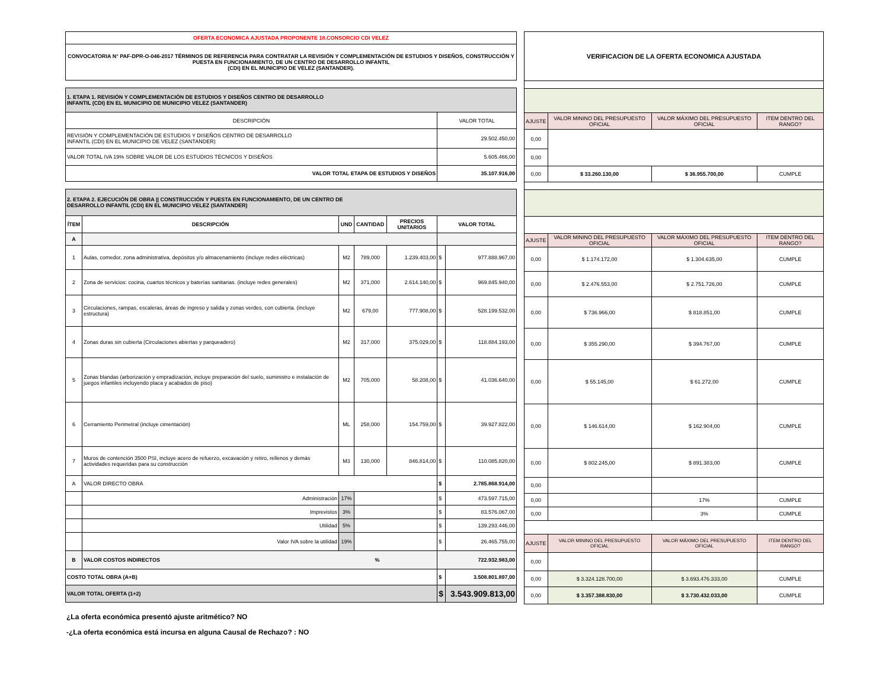| OFERTA ECONOMICA AJUSTADA PROPONENTE 18.CONSORCIO CDI VELEZ | | | | | | |
| CONVOCATORIA N° PAF-DPR-O-046-2017 TÉRMINOS DE REFERENCIA PARA CONTRATAR LA REVISIÓN Y COMPLEMENTACIÓN DE ESTUDIOS Y DISEÑOS, CONSTRUCCIÓN Y PUESTA EN FUNCIONAMIENTO, DE UN CENTRO DE DESARROLLO INFANTIL (CDI) EN EL MUNICIPIO DE VELEZ (SANTANDER). | | | | | | |
| 1. ETAPA 1. REVISIÓN Y COMPLEMENTACIÓN DE ESTUDIOS Y DISEÑOS CENTRO DE DESARROLLO INFANTIL (CDI) EN EL MUNICIPIO DE MUNICIPIO VELEZ (SANTANDER) | | | | | | |
| DESCRIPCIÓN | | | | | VALOR TOTAL | |
| REVISIÓN Y COMPLEMENTACIÓN DE ESTUDIOS Y DISEÑOS CENTRO DE DESARROLLO INFANTIL (CDI) EN EL MUNICIPIO DE VELEZ (SANTANDER) | | | | | 29.502.450,00 | |
| VALOR TOTAL IVA 19% SOBRE VALOR DE LOS ESTUDIOS TÉCNICOS Y DISEÑOS | | | | | 5.605.466,00 | |
| VALOR TOTAL ETAPA DE ESTUDIOS Y DISEÑOS | | | | | 35.107.916,00 | |
| 2. ETAPA 2. EJECUCIÓN DE OBRA // CONSTRUCCIÓN Y PUESTA EN FUNCIONAMIENTO, DE UN CENTRO DE DESARROLLO INFANTIL (CDI) EN EL MUNICIPIO VELEZ (SANTANDER) | | | | | | |
| ÍTEM | DESCRIPCIÓN | UND | CANTIDAD | PRECIOS UNITARIOS | VALOR TOTAL | |
| A | | | | | | |
| 1 | Aulas, comedor, zona administrativa, depósitos y/o almacenamiento (incluye redes eléctricas) | M2 | 789,000 | 1.239.403,00 | $ | 977.888.967,00 |
| 2 | Zona de servicios: cocina, cuartos técnicos y baterías sanitarias. (incluye redes generales) | M2 | 371,000 | 2.614.140,00 | $ | 969.845.940,00 |
| 3 | Circulaciones, rampas, escaleras, áreas de ingreso y salida y zonas verdes, con cubierta. (incluye estructura) | M2 | 679,00 | 777.908,00 | $ | 528.199.532,00 |
| 4 | Zonas duras sin cubierta (Circulaciones abiertas y parqueadero) | M2 | 317,000 | 375.029,00 | $ | 118.884.193,00 |
| 5 | Zonas blandas (arborización y empradización, incluye preparación del suelo, suministro e instalación de juegos infantiles incluyendo placa y acabados de piso) | M2 | 705,000 | 58.208,00 | $ | 41.036.640,00 |
| 6 | Cerramiento Perimetral (incluye cimentación) | ML | 258,000 | 154.759,00 | $ | 39.927.822,00 |
| 7 | Muros de contención 3500 PSI, incluye acero de refuerzo, excavación y retiro, rellenos y demás actividades requeridas para su construcción | M3 | 130,000 | 846.814,00 | $ | 110.085.820,00 |
| A | VALOR DIRECTO OBRA | | | | $ | 2.785.868.914,00 |
| | Administración | 17% | | | $ | 473.597.715,00 |
| | Imprevistos | 3% | | | $ | 83.576.067,00 |
| | Utilidad | 5% | | | $ | 139.293.446,00 |
| | Valor IVA sobre la utilidad | 19% | | | $ | 26.465.755,00 |
| B | VALOR COSTOS INDIRECTOS % | | | | 722.932.983,00 | |
| COSTO TOTAL OBRA (A+B) | | | | | $ | 3.508.801.897,00 |
| VALOR TOTAL OFERTA (1+2) | | | | | $ | 3.543.909.813,00 |
| VERIFICACION DE LA OFERTA ECONOMICA AJUSTADA | | | |
| AJUSTE | VALOR MININO DEL PRESUPUESTO OFICIAL | VALOR MÁXIMO DEL PRESUPUESTO OFICIAL | ITEM DENTRO DEL RANGO? |
| 0,00 | | | |
| 0,00 | | | |
| 0,00 | $ 33.260.130,00 | $ 36.955.700,00 | CUMPLE |
| AJUSTE | VALOR MININO DEL PRESUPUESTO OFICIAL | VALOR MÁXIMO DEL PRESUPUESTO OFICIAL | ITEM DENTRO DEL RANGO? |
| 0,00 | $ 1.174.172,00 | $ 1.304.635,00 | CUMPLE |
| 0,00 | $ 2.476.553,00 | $ 2.751.726,00 | CUMPLE |
| 0,00 | $ 736.966,00 | $ 818.851,00 | CUMPLE |
| 0,00 | $ 355.290,00 | $ 394.767,00 | CUMPLE |
| 0,00 | $ 55.145,00 | $ 61.272,00 | CUMPLE |
| 0,00 | $ 146.614,00 | $ 162.904,00 | CUMPLE |
| 0,00 | $ 802.245,00 | $ 891.383,00 | CUMPLE |
| 0,00 | | | |
| 0,00 | | 17% | CUMPLE |
| 0,00 | | 3% | CUMPLE |
| AJUSTE | VALOR MININO DEL PRESUPUESTO OFICIAL | VALOR MÁXIMO DEL PRESUPUESTO OFICIAL | ITEM DENTRO DEL RANGO? |
| 0,00 | | | |
| 0,00 | $ 3.324.128.700,00 | $ 3.693.476.333,00 | CUMPLE |
| 0,00 | $ 3.357.388.830,00 | $ 3.730.432.033,00 | CUMPLE |
¿La oferta económica presentó ajuste aritmético? NO
-¿La oferta económica está incursa en alguna Causal de Rechazo? : NO